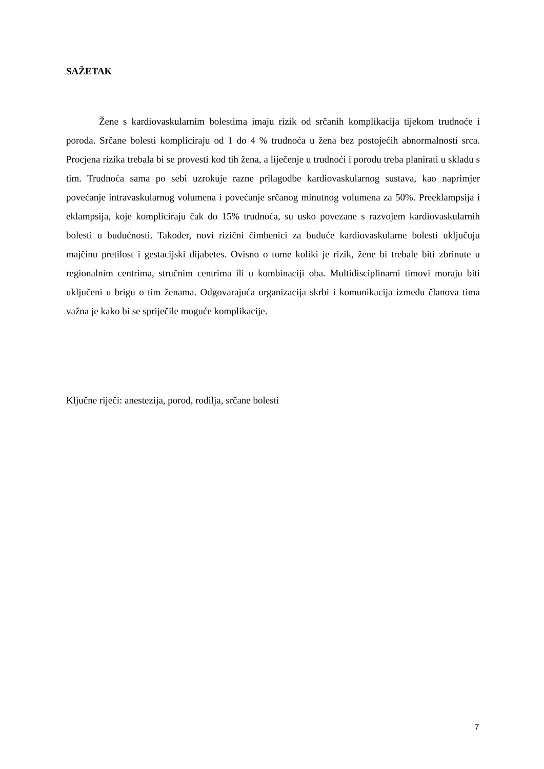SAŽETAK
Žene s kardiovaskularnim bolestima imaju rizik od srčanih komplikacija tijekom trudnoće i poroda. Srčane bolesti kompliciraju od 1 do 4 % trudnoća u žena bez postojećih abnormalnosti srca. Procjena rizika trebala bi se provesti kod tih žena, a liječenje u trudnoći i porodu treba planirati u skladu s tim. Trudnoća sama po sebi uzrokuje razne prilagodbe kardiovaskularnog sustava, kao naprimjer povećanje intravaskularnog volumena i povećanje srčanog minutnog volumena za 50%. Preeklampsija i eklampsija, koje kompliciraju čak do 15% trudnoća, su usko povezane s razvojem kardiovaskularnih bolesti u budućnosti. Također, novi rizični čimbenici za buduće kardiovaskularne bolesti uključuju majčinu pretilost i gestacijski dijabetes. Ovisno o tome koliki je rizik, žene bi trebale biti zbrinute u regionalnim centrima, stručnim centrima ili u kombinaciji oba. Multidisciplinarni timovi moraju biti uključeni u brigu o tim ženama. Odgovarajuća organizacija skrbi i komunikacija između članova tima važna je kako bi se spriječile moguće komplikacije.
Ključne riječi: anestezija, porod, rodilja, srčane bolesti
7